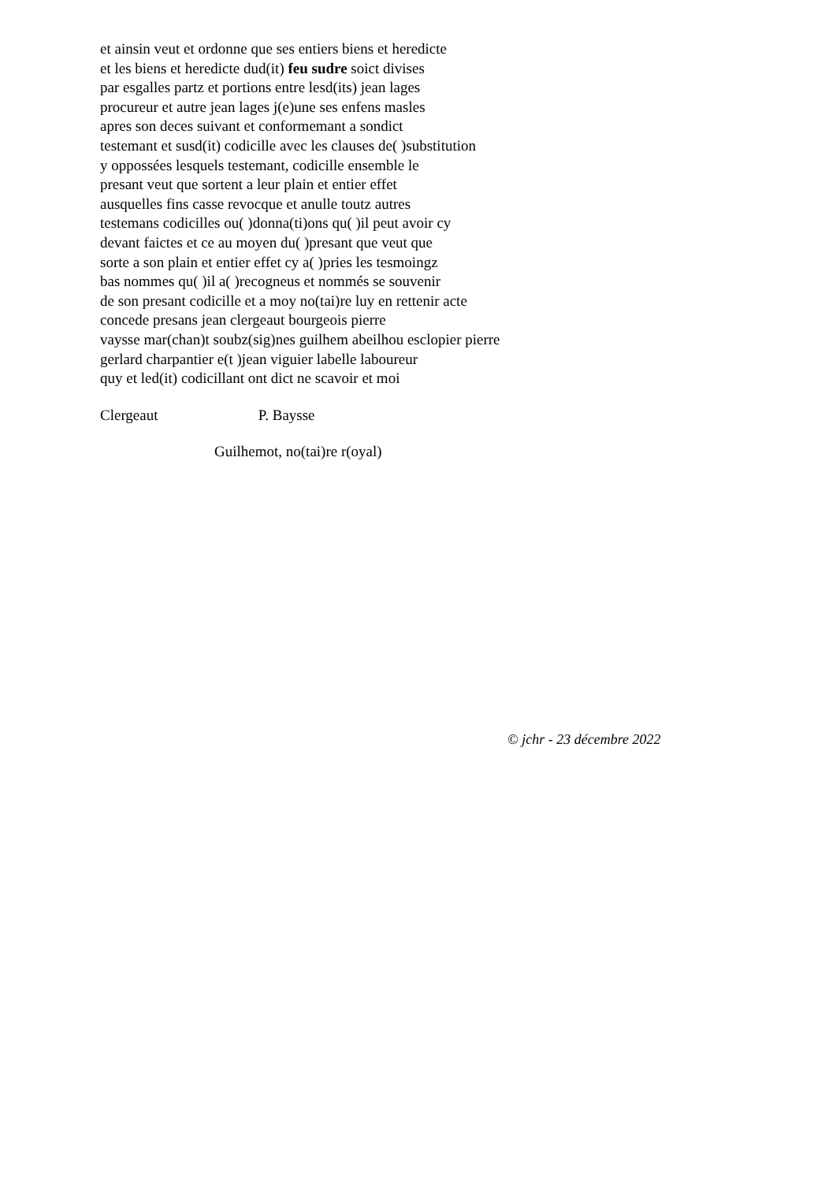et ainsin veut et ordonne que ses entiers biens et heredicte
et les biens et heredicte dud(it) feu sudre soict divises
par esgalles partz et portions entre lesd(its) jean lages
procureur et autre jean lages j(e)une ses enfens masles
apres son deces suivant et conformemant a sondict
testemant et susd(it) codicille avec les clauses de( )substitution
y oppossées lesquels testemant, codicille ensemble le
presant veut que sortent a leur plain et entier effet
ausquelles fins casse revocque et anulle toutz autres
testemans codicilles ou( )donna(ti)ons qu( )il peut avoir cy
devant faictes et ce au moyen du( )presant que veut que
sorte a son plain et entier effet cy a( )pries les tesmoingz
bas nommes qu( )il a( )recogneus et nommés se souvenir
de son presant codicille et a moy no(tai)re luy en rettenir acte
concede presans jean clergeaut bourgeois pierre
vaysse mar(chan)t soubz(sig)nes guilhem abeilhou esclopier pierre
gerlard charpantier e(t )jean viguier labelle laboureur
quy et led(it) codicillant ont dict ne scavoir et moi
Clergeaut P. Baysse
Guilhemot, no(tai)re r(oyal)
© jchr - 23 décembre 2022